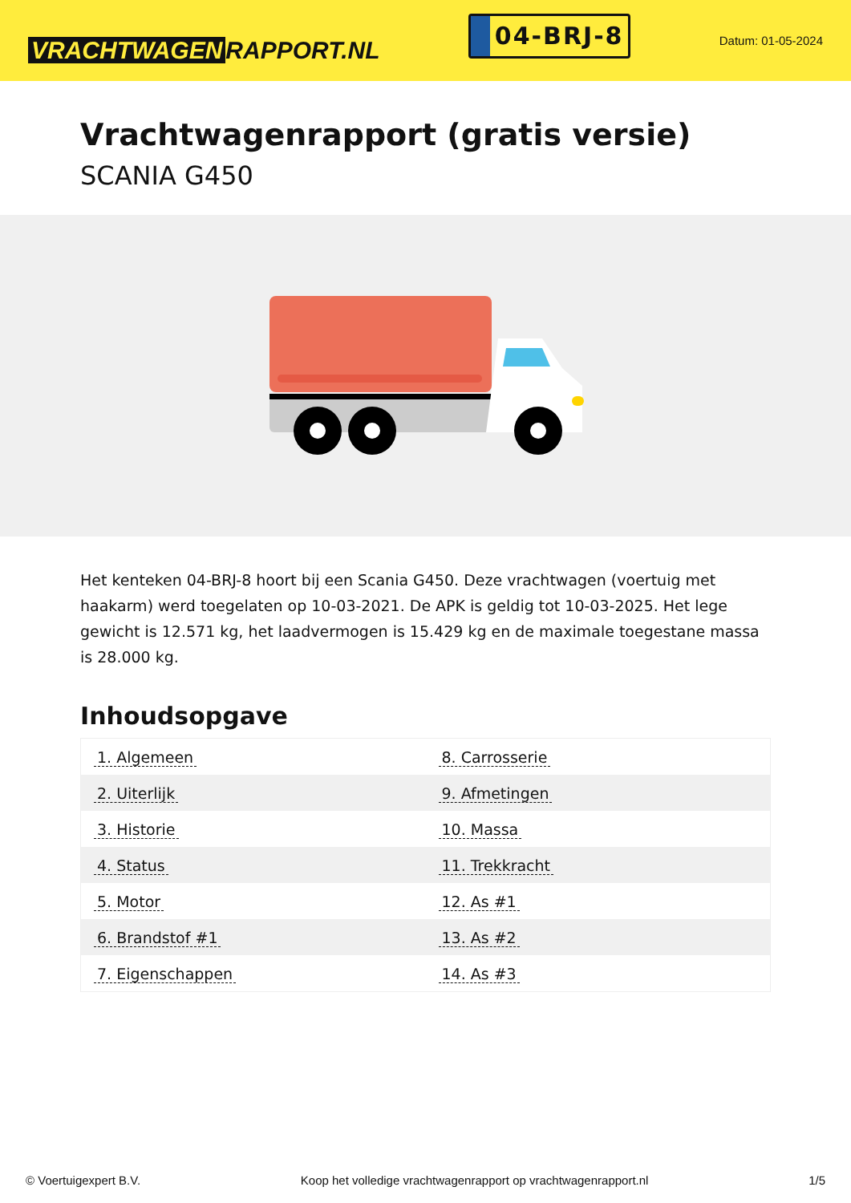VRACHTWAGEN RAPPORT.NL
04-BRJ-8
Datum: 01-05-2024
Vrachtwagenrapport (gratis versie)
SCANIA G450
Het kenteken 04-BRJ-8 hoort bij een Scania G450. Deze vrachtwagen (voertuig met haakarm) werd toegelaten op 10-03-2021. De APK is geldig tot 10-03-2025. Het lege gewicht is 12.571 kg, het laadvermogen is 15.429 kg en de maximale toegestane massa is 28.000 kg.
Inhoudsopgave
| 1. Algemeen | 8. Carrosserie |
| 2. Uiterlijk | 9. Afmetingen |
| 3. Historie | 10. Massa |
| 4. Status | 11. Trekkracht |
| 5. Motor | 12. As #1 |
| 6. Brandstof #1 | 13. As #2 |
| 7. Eigenschappen | 14. As #3 |
© Voertuigexpert B.V. Koop het volledige vrachtwagenrapport op vrachtwagenrapport.nl 1/5